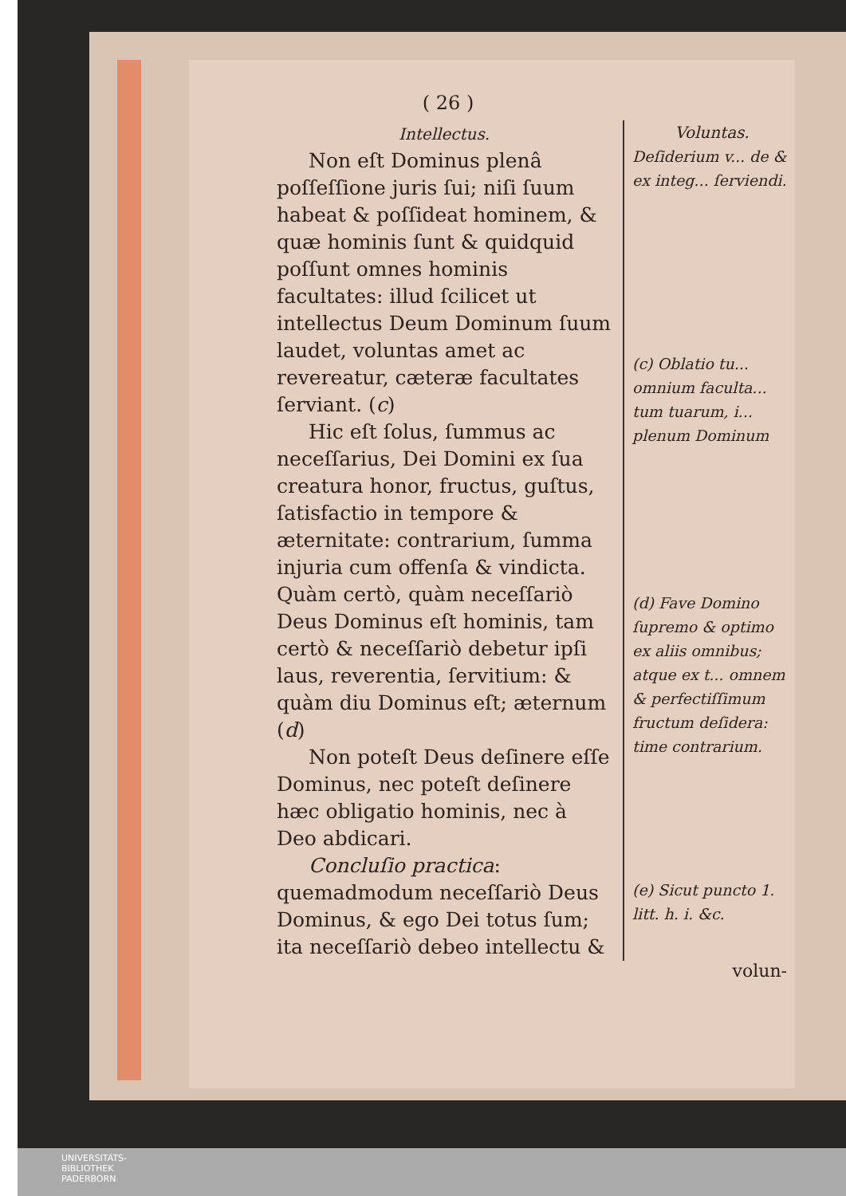( 26 )
Intellectus.
Non eſt Dominus plenâ poſſeſſione juris ſui; niſi ſuum habeat & poſſideat hominem, & quæ hominis ſunt & quidquid poſſunt omnes hominis facultates: illud ſcilicet ut intellectus Deum Dominum ſuum laudet, voluntas amet ac revereatur, cæteræ facultates ſerviant. (c)
Hic eſt ſolus, ſummus ac neceſſarius, Dei Domini ex ſua creatura honor, fructus, guſtus, ſatisfactio in tempore & æternitate: contrarium, ſumma injuria cum offenſa & vindicta. Quàm certò, quàm neceſſariò Deus Dominus eſt hominis, tam certò & neceſſariò debetur ipſi laus, reverentia, ſervitium: & quàm diu Dominus eſt; æternum (d)
Non poteſt Deus deſinere eſſe Dominus, nec poteſt deſinere hæc obligatio hominis, nec à Deo abdicari.
Concluſio practica: quemadmodum neceſſariò Deus Dominus, & ego Dei totus ſum; ita neceſſariò debeo intellectu &
Voluntas.
Deſiderium v... de & ex integ... ſerviendi.
(c) Oblatio tu... omnium faculta... tum tuarum, i... plenum Dominum
(d) Fave Domino ſupremo & optimo ex aliis omnibus; atque ex t... omnem & perfectiſſimum fructum deſidera: time contrarium.
(e) Sicut puncto 1. litt. h. i. &c.
volun-
UNIVERSITÄTS-
BIBLIOTHEK
PADERBORN